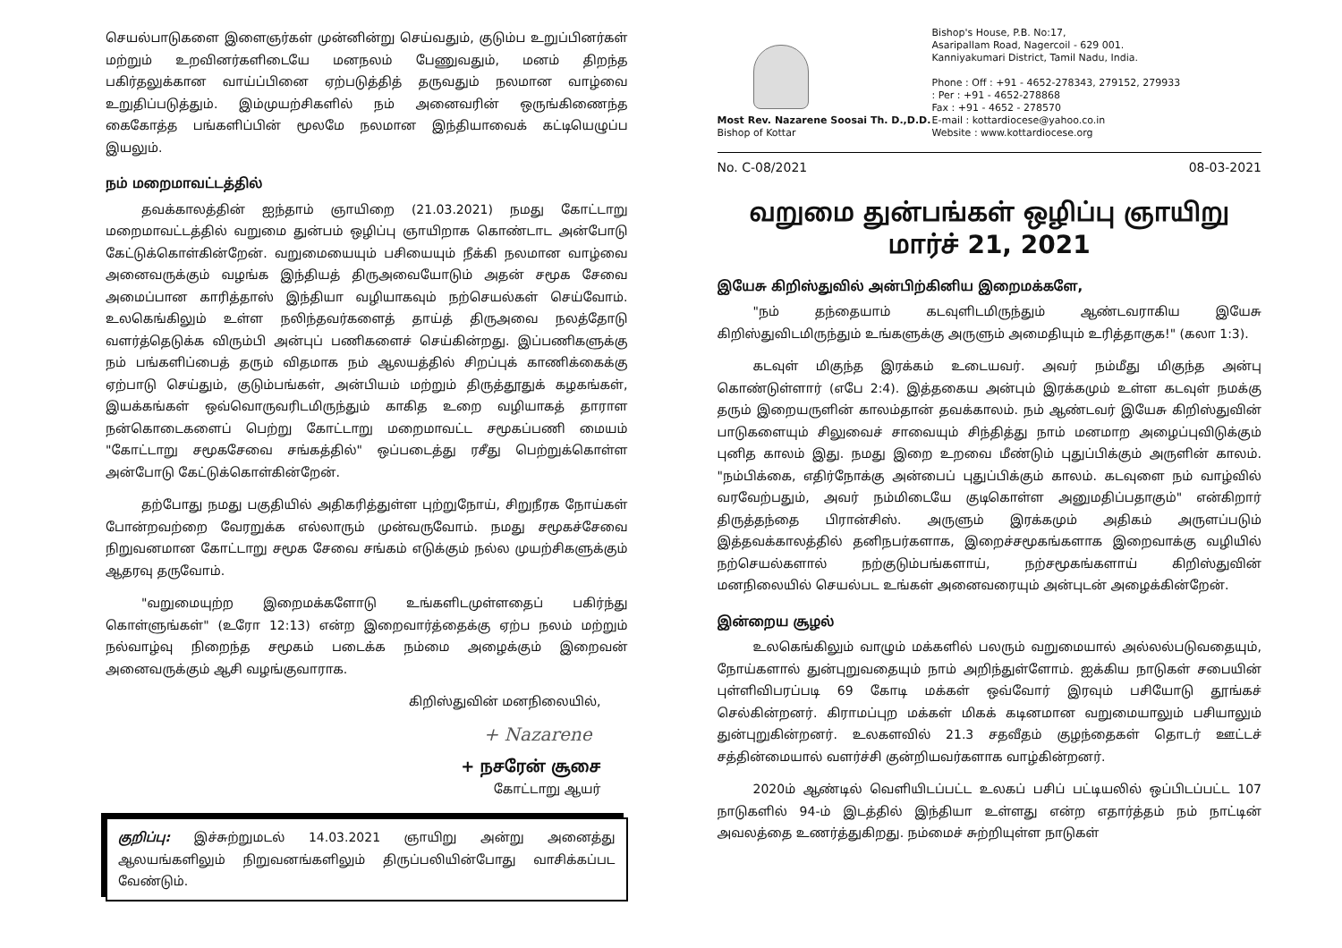செயல்பாடுகளை இளைஞர்கள் முன்னின்று செய்வதும், குடும்ப உறுப்பினர்கள் மற்றும் உறவினர்களிடையே மனநலம் பேணுவதும், மனம் திறந்த பகிர்தலுக்கான வாய்ப்பினை ஏற்படுத்தித் தருவதும் நலமான வாழ்வை உறுதிப்படுத்தும். இம்முயற்சிகளில் நம் அனைவரின் ஒருங்கிணைந்த கைகோத்த பங்களிப்பின் மூலமே நலமான இந்தியாவைக் கட்டியெழுப்ப இயலும்.
நம் மறைமாவட்டத்தில்
தவக்காலத்தின் ஐந்தாம் ஞாயிறை (21.03.2021) நமது கோட்டாறு மறைமாவட்டத்தில் வறுமை துன்பம் ஒழிப்பு ஞாயிறாக கொண்டாட அன்போடு கேட்டுக்கொள்கின்றேன். வறுமையையும் பசியையும் நீக்கி நலமான வாழ்வை அனைவருக்கும் வழங்க இந்தியத் திருஅவையோடும் அதன் சமூக சேவை அமைப்பான காரித்தாஸ் இந்தியா வழியாகவும் நற்செயல்கள் செய்வோம். உலகெங்கிலும் உள்ள நலிந்தவர்களைத் தாய்த் திருஅவை நலத்தோடு வளர்த்தெடுக்க விரும்பி அன்புப் பணிகளைச் செய்கின்றது. இப்பணிகளுக்கு நம் பங்களிப்பைத் தரும் விதமாக நம் ஆலயத்தில் சிறப்புக் காணிக்கைக்கு ஏற்பாடு செய்தும், குடும்பங்கள், அன்பியம் மற்றும் திருத்தூதுக் கழகங்கள், இயக்கங்கள் ஒவ்வொருவரிடமிருந்தும் காகித உறை வழியாகத் தாராள நன்கொடைகளைப் பெற்று கோட்டாறு மறைமாவட்ட சமூகப்பணி மையம் "கோட்டாறு சமூகசேவை சங்கத்தில்" ஒப்படைத்து ரசீது பெற்றுக்கொள்ள அன்போடு கேட்டுக்கொள்கின்றேன்.
தற்போது நமது பகுதியில் அதிகரித்துள்ள புற்றுநோய், சிறுநீரக நோய்கள் போன்றவற்றை வேரறுக்க எல்லாரும் முன்வருவோம். நமது சமூகச்சேவை நிறுவனமான கோட்டாறு சமூக சேவை சங்கம் எடுக்கும் நல்ல முயற்சிகளுக்கும் ஆதரவு தருவோம்.
"வறுமையுற்ற இறைமக்களோடு உங்களிடமுள்ளதைப் பகிர்ந்து கொள்ளுங்கள்" (உரோ 12:13) என்ற இறைவார்த்தைக்கு ஏற்ப நலம் மற்றும் நல்வாழ்வு நிறைந்த சமூகம் படைக்க நம்மை அழைக்கும் இறைவன் அனைவருக்கும் ஆசி வழங்குவாராக.
கிறிஸ்துவின் மனநிலையில்,
+ Nazarene
+ நசரேன் சூசை
கோட்டாறு ஆயர்
குறிப்பு: இச்சுற்றுமடல் 14.03.2021 ஞாயிறு அன்று அனைத்து ஆலயங்களிலும் நிறுவனங்களிலும் திருப்பலியின்போது வாசிக்கப்பட வேண்டும்.
Most Rev. Nazarene Soosai Th. D.,D.D.
Bishop of Kottar
Bishop's House, P.B. No:17,
Asaripallam Road, Nagercoil - 629 001.
Kanniyakumari District, Tamil Nadu, India.
Phone : Off : +91 - 4652-278343, 279152, 279933
: Per : +91 - 4652-278868
Fax : +91 - 4652 - 278570
E-mail : kottardiocese@yahoo.co.in
Website : www.kottardiocese.org
No. C-08/2021 08-03-2021
வறுமை துன்பங்கள் ஒழிப்பு ஞாயிறு
மார்ச் 21, 2021
இயேசு கிறிஸ்துவில் அன்பிற்கினிய இறைமக்களே,
"நம் தந்தையாம் கடவுளிடமிருந்தும் ஆண்டவராகிய இயேசு கிறிஸ்துவிடமிருந்தும் உங்களுக்கு அருளும் அமைதியும் உரித்தாகுக!" (கலா 1:3).
கடவுள் மிகுந்த இரக்கம் உடையவர். அவர் நம்மீது மிகுந்த அன்பு கொண்டுள்ளார் (எபே 2:4). இத்தகைய அன்பும் இரக்கமும் உள்ள கடவுள் நமக்கு தரும் இறையருளின் காலம்தான் தவக்காலம். நம் ஆண்டவர் இயேசு கிறிஸ்துவின் பாடுகளையும் சிலுவைச் சாவையும் சிந்தித்து நாம் மனமாற அழைப்புவிடுக்கும் புனித காலம் இது. நமது இறை உறவை மீண்டும் புதுப்பிக்கும் அருளின் காலம். "நம்பிக்கை, எதிர்நோக்கு அன்பைப் புதுப்பிக்கும் காலம். கடவுளை நம் வாழ்வில் வரவேற்பதும், அவர் நம்மிடையே குடிகொள்ள அனுமதிப்பதாகும்" என்கிறார் திருத்தந்தை பிரான்சிஸ். அருளும் இரக்கமும் அதிகம் அருளப்படும் இத்தவக்காலத்தில் தனிநபர்களாக, இறைச்சமூகங்களாக இறைவாக்கு வழியில் நற்செயல்களால் நற்குடும்பங்களாய், நற்சமூகங்களாய் கிறிஸ்துவின் மனநிலையில் செயல்பட உங்கள் அனைவரையும் அன்புடன் அழைக்கின்றேன்.
இன்றைய சூழல்
உலகெங்கிலும் வாழும் மக்களில் பலரும் வறுமையால் அல்லல்படுவதையும், நோய்களால் துன்புறுவதையும் நாம் அறிந்துள்ளோம். ஐக்கிய நாடுகள் சபையின் புள்ளிவிபரப்படி 69 கோடி மக்கள் ஒவ்வோர் இரவும் பசியோடு தூங்கச் செல்கின்றனர். கிராமப்புற மக்கள் மிகக் கடினமான வறுமையாலும் பசியாலும் துன்புறுகின்றனர். உலகளவில் 21.3 சதவீதம் குழந்தைகள் தொடர் ஊட்டச் சத்தின்மையால் வளர்ச்சி குன்றியவர்களாக வாழ்கின்றனர்.
2020ம் ஆண்டில் வெளியிடப்பட்ட உலகப் பசிப் பட்டியலில் ஒப்பிடப்பட்ட 107 நாடுகளில் 94-ம் இடத்தில் இந்தியா உள்ளது என்ற எதார்த்தம் நம் நாட்டின் அவலத்தை உணர்த்துகிறது. நம்மைச் சுற்றியுள்ள நாடுகள்